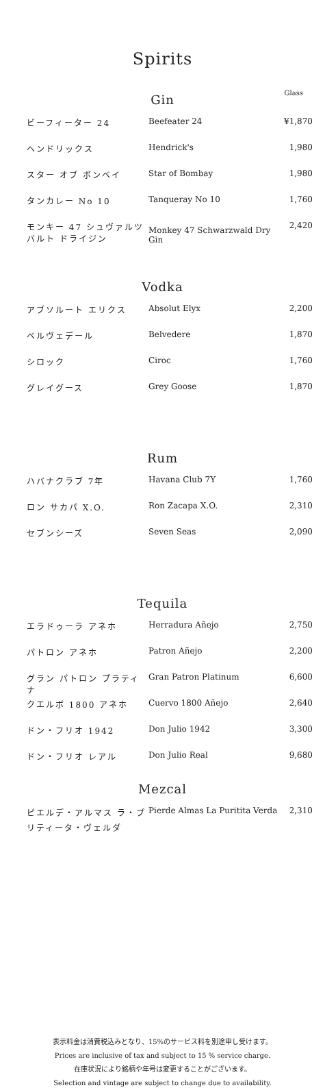Spirits
Glass
Gin
| ビーフィーター 24 | Beefeater 24 | ¥1,870 |
| ヘンドリックス | Hendrick's | 1,980 |
| スター オブ ボンベイ | Star of Bombay | 1,980 |
| タンカレー No 10 | Tanqueray No 10 | 1,760 |
| モンキー 47 シュヴァルツバルト ドライジン | Monkey 47 Schwarzwald Dry Gin | 2,420 |
Vodka
| アブソルート エリクス | Absolut Elyx | 2,200 |
| ベルヴェデール | Belvedere | 1,870 |
| シロック | Ciroc | 1,760 |
| グレイグース | Grey Goose | 1,870 |
Rum
| ハバナクラブ 7年 | Havana Club 7Y | 1,760 |
| ロン サカパ X.O. | Ron Zacapa X.O. | 2,310 |
| セブンシーズ | Seven Seas | 2,090 |
Tequila
| エラドゥーラ アネホ | Herradura Añejo | 2,750 |
| パトロン アネホ | Patron Añejo | 2,200 |
| グラン パトロン プラティナ | Gran Patron Platinum | 6,600 |
| クエルボ 1800 アネホ | Cuervo 1800 Añejo | 2,640 |
| ドン・フリオ 1942 | Don Julio 1942 | 3,300 |
| ドン・フリオ レアル | Don Julio Real | 9,680 |
Mezcal
| ピエルデ・アルマス ラ・プリティータ・ヴェルダ | Pierde Almas La Puritita Verda | 2,310 |
表示料金は消費税込みとなり、15%のサービス料を別途申し受けます。
Prices are inclusive of tax and subject to 15 % service charge.
在庫状況により銘柄や年号は変更することがございます。
Selection and vintage are subject to change due to availability.